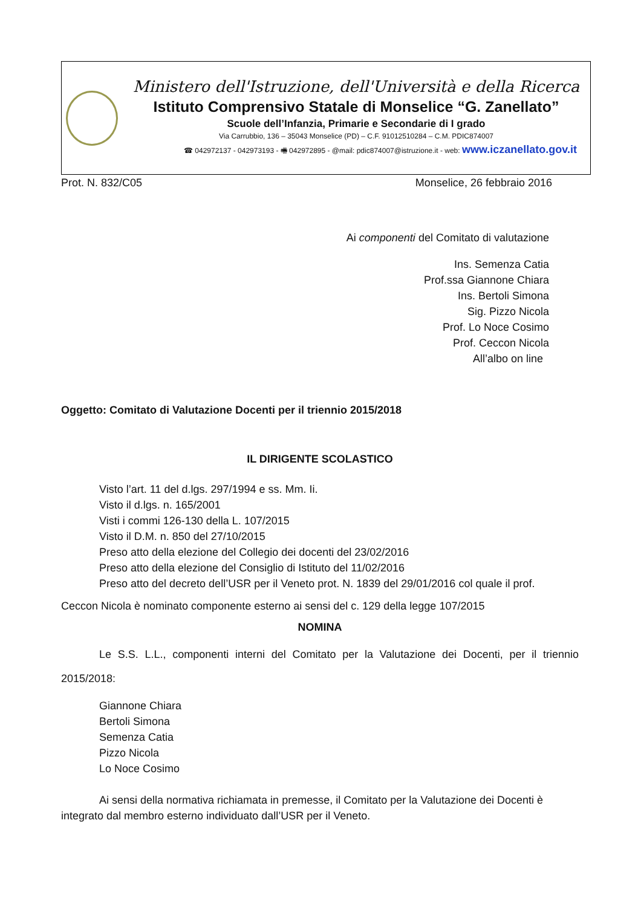Ministero dell'Istruzione, dell'Università e della Ricerca
Istituto Comprensivo Statale di Monselice “G. Zanellato”
Scuole dell’Infanzia, Primarie e Secondarie di I grado
Via Carrubbio, 136 – 35043 Monselice (PD) – C.F. 91012510284 – C.M. PDIC874007
☎ 042972137 - 042973193 - 🖷 042972895 - @mail: pdic874007@istruzione.it - web: www.iczanellato.gov.it
Prot. N. 832/C05 Monselice, 26 febbraio 2016
Ai componenti del Comitato di valutazione
Ins. Semenza Catia
Prof.ssa Giannone Chiara
Ins. Bertoli Simona
Sig. Pizzo Nicola
Prof. Lo Noce Cosimo
Prof. Ceccon Nicola
All’albo on line
Oggetto: Comitato di Valutazione Docenti per il triennio 2015/2018
IL DIRIGENTE SCOLASTICO
Visto l’art. 11 del d.lgs. 297/1994 e ss. Mm. Ii.
Visto il d.lgs. n. 165/2001
Visti i commi 126-130 della L. 107/2015
Visto il D.M. n. 850 del 27/10/2015
Preso atto della elezione del Collegio dei docenti del 23/02/2016
Preso atto della elezione del Consiglio di Istituto del 11/02/2016
Preso atto del decreto dell’USR per il Veneto prot. N. 1839 del 29/01/2016 col quale il prof.
Ceccon Nicola è nominato componente esterno ai sensi del c. 129 della legge 107/2015
NOMINA
Le S.S. L.L., componenti interni del Comitato per la Valutazione dei Docenti, per il triennio 2015/2018:
Giannone Chiara
Bertoli Simona
Semenza Catia
Pizzo Nicola
Lo Noce Cosimo
Ai sensi della normativa richiamata in premesse, il Comitato per la Valutazione dei Docenti è integrato dal membro esterno individuato dall’USR per il Veneto.